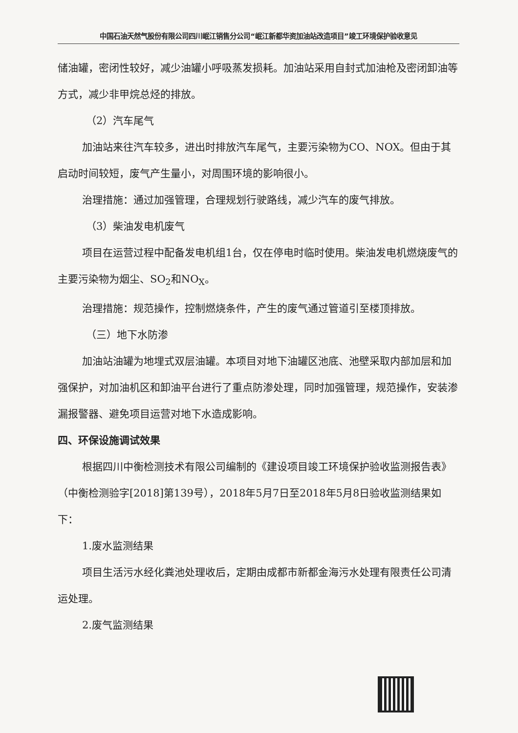中国石油天然气股份有限公司四川岷江销售分公司“岷江新都华资加油站改造项目”竣工环境保护验收意见
储油罐，密闭性较好，减少油罐小呼吸蒸发损耗。加油站采用自封式加油枪及密闭卸油等方式，减少非甲烷总烃的排放。
（2）汽车尾气
加油站来往汽车较多，进出时排放汽车尾气，主要污染物为CO、NOX。但由于其启动时间较短，废气产生量小，对周围环境的影响很小。
治理措施：通过加强管理，合理规划行驶路线，减少汽车的废气排放。
（3）柴油发电机废气
项目在运营过程中配备发电机组1台，仅在停电时临时使用。柴油发电机燃烧废气的主要污染物为烟尘、SO<sub>2</sub>和NO<sub>X</sub>。
治理措施：规范操作，控制燃烧条件，产生的废气通过管道引至楼顶排放。
（三）地下水防渗
加油站油罐为地埋式双层油罐。本项目对地下油罐区池底、池壁采取内部加层和加强保护，对加油机区和卸油平台进行了重点防渗处理，同时加强管理，规范操作，安装渗漏报警器、避免项目运营对地下水造成影响。
四、环保设施调试效果
根据四川中衡检测技术有限公司编制的《建设项目竣工环境保护验收监测报告表》（中衡检测验字[2018]第139号），2018年5月7日至2018年5月8日验收监测结果如下：
1.废水监测结果
项目生活污水经化粪池处理收后，定期由成都市新都金海污水处理有限责任公司清运处理。
2.废气监测结果